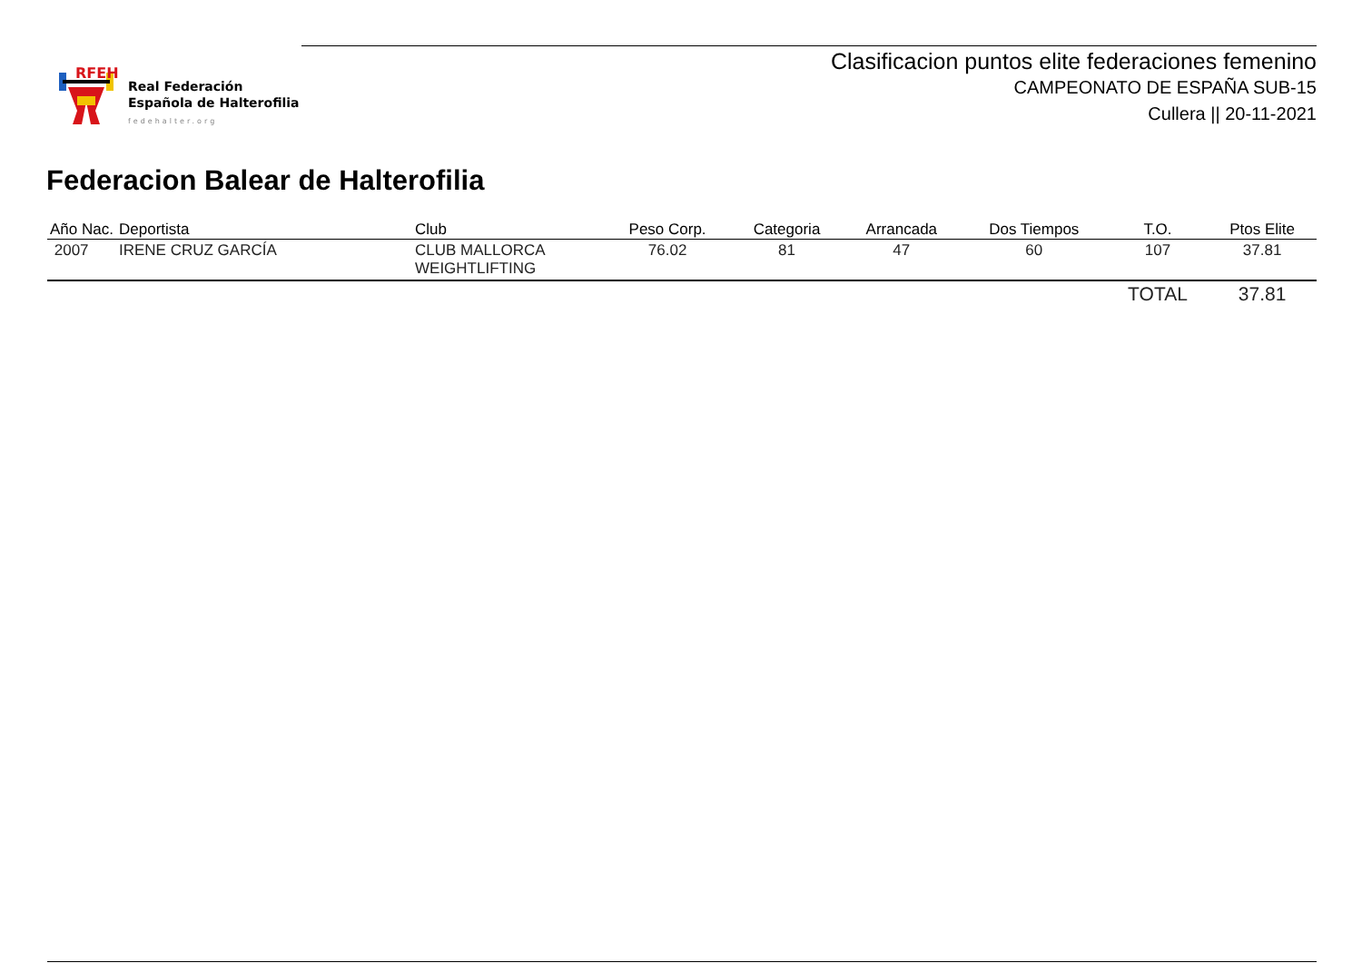RFEH
Real Federación
Española de Halterofilia
fedehalter.org
Clasificacion puntos elite federaciones femenino
CAMPEONATO DE ESPAÑA SUB-15
Cullera || 20-11-2021
Federacion Balear de Halterofilia
| Año Nac. | Deportista | Club | Peso Corp. | Categoria | Arrancada | Dos Tiempos | T.O. | Ptos Elite |
| --- | --- | --- | --- | --- | --- | --- | --- | --- |
| 2007 | IRENE CRUZ GARCÍA | CLUB MALLORCA WEIGHTLIFTING | 76.02 | 81 | 47 | 60 | 107 | 37.81 |
| | | | | | | | TOTAL | 37.81 |